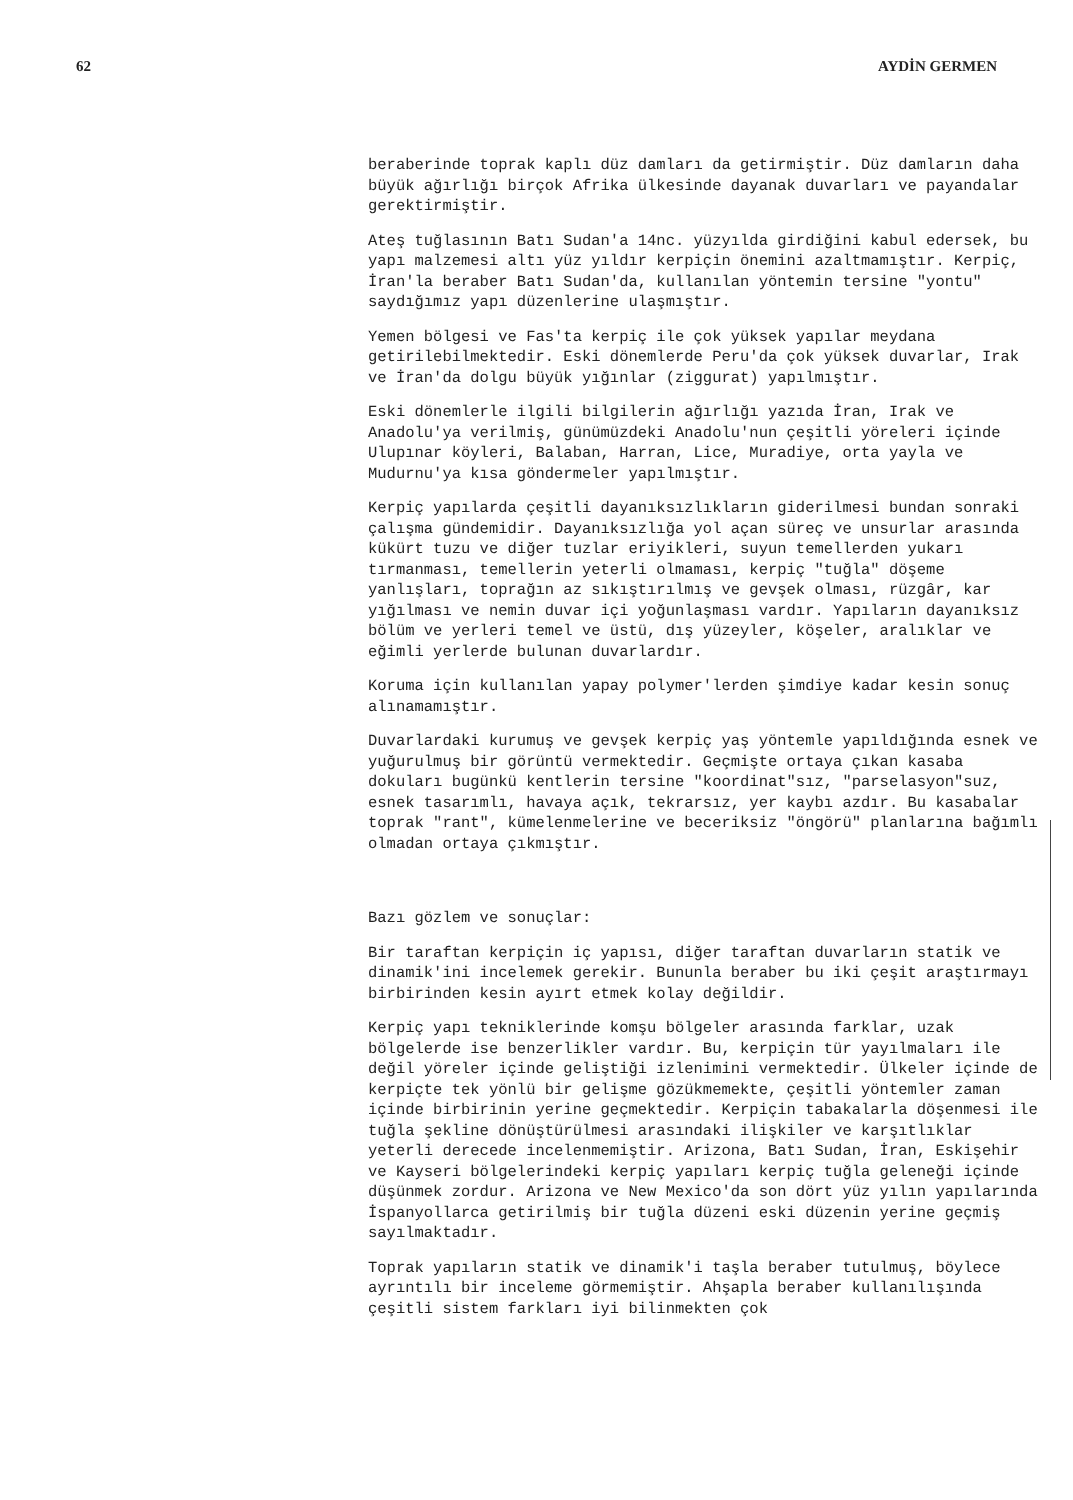62 AYDİN GERMEN
beraberinde toprak kaplı düz damları da getirmiştir. Düz damların daha büyük ağırlığı birçok Afrika ülkesinde dayanak duvarları ve payandalar gerektirmiştir.
Ateş tuğlasının Batı Sudan'a 14nc. yüzyılda girdiğini kabul edersek, bu yapı malzemesi altı yüz yıldır kerpiçin önemini azaltmamıştır. Kerpiç, İran'la beraber Batı Sudan'da, kullanılan yöntemin tersine "yontu" saydığımız yapı düzenlerine ulaşmıştır.
Yemen bölgesi ve Fas'ta kerpiç ile çok yüksek yapılar meydana getirilebilmektedir. Eski dönemlerde Peru'da çok yüksek duvarlar, Irak ve İran'da dolgu büyük yığınlar (ziggurat) yapılmıştır.
Eski dönemlerle ilgili bilgilerin ağırlığı yazıda İran, Irak ve Anadolu'ya verilmiş, günümüzdeki Anadolu'nun çeşitli yöreleri içinde Ulupınar köyleri, Balaban, Harran, Lice, Muradiye, orta yayla ve Mudurnu'ya kısa göndermeler yapılmıştır.
Kerpiç yapılarda çeşitli dayanıksızlıkların giderilmesi bundan sonraki çalışma gündemidir. Dayanıksızlığa yol açan süreç ve unsurlar arasında kükürt tuzu ve diğer tuzlar eriyikleri, suyun temellerden yukarı tırmanması, temellerin yeterli olmaması, kerpiç "tuğla" döşeme yanlışları, toprağın az sıkıştırılmış ve gevşek olması, rüzgâr, kar yığılması ve nemin duvar içi yoğunlaşması vardır. Yapıların dayanıksız bölüm ve yerleri temel ve üstü, dış yüzeyler, köşeler, aralıklar ve eğimli yerlerde bulunan duvarlardır.
Koruma için kullanılan yapay polymer'lerden şimdiye kadar kesin sonuç alınamamıştır.
Duvarlardaki kurumuş ve gevşek kerpiç yaş yöntemle yapıldığında esnek ve yuğurulmuş bir görüntü vermektedir. Geçmişte ortaya çıkan kasaba dokuları bugünkü kentlerin tersine "koordinat"sız, "parselasyon"suz, esnek tasarımlı, havaya açık, tekrarsız, yer kaybı azdır. Bu kasabalar toprak "rant", kümelenmelerine ve beceriksiz "öngörü" planlarına bağımlı olmadan ortaya çıkmıştır.
Bazı gözlem ve sonuçlar:
Bir taraftan kerpiçin iç yapısı, diğer taraftan duvarların statik ve dinamik'ini incelemek gerekir. Bununla beraber bu iki çeşit araştırmayı birbirinden kesin ayırt etmek kolay değildir.
Kerpiç yapı tekniklerinde komşu bölgeler arasında farklar, uzak bölgelerde ise benzerlikler vardır. Bu, kerpiçin tür yayılmaları ile değil yöreler içinde geliştiği izlenimini vermektedir. Ülkeler içinde de kerpiçte tek yönlü bir gelişme gözükmemekte, çeşitli yöntemler zaman içinde birbirinin yerine geçmektedir. Kerpiçin tabakalarla döşenmesi ile tuğla şekline dönüştürülmesi arasındaki ilişkiler ve karşıtlıklar yeterli derecede incelenmemiştir. Arizona, Batı Sudan, İran, Eskişehir ve Kayseri bölgelerindeki kerpiç yapıları kerpiç tuğla geleneği içinde düşünmek zordur. Arizona ve New Mexico'da son dört yüz yılın yapılarında İspanyollarca getirilmiş bir tuğla düzeni eski düzenin yerine geçmiş sayılmaktadır.
Toprak yapıların statik ve dinamik'i taşla beraber tutulmuş, böylece ayrıntılı bir inceleme görmemiştir. Ahşapla beraber kullanılışında çeşitli sistem farkları iyi bilinmekten çok